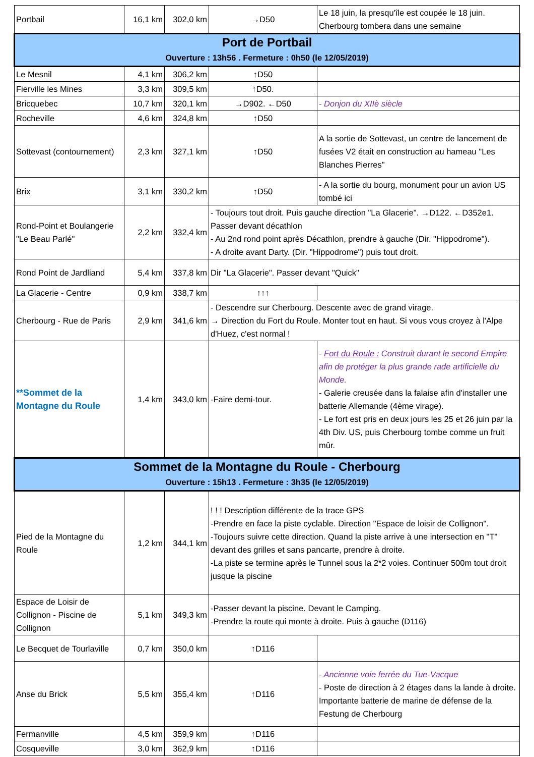| Portbail | 16,1 km | 302,0 km | →D50 | Le 18 juin, la presqu'île est coupée le 18 juin. Cherbourg tombera dans une semaine |
| Port de Portbail Ouverture : 13h56 . Fermeture : 0h50 (le 12/05/2019) | | | | |
| Le Mesnil | 4,1 km | 306,2 km | ↑D50 | |
| Fierville les Mines | 3,3 km | 309,5 km | ↑D50. | |
| Bricquebec | 10,7 km | 320,1 km | →D902. ←D50 | - Donjon du XIIè siècle |
| Rocheville | 4,6 km | 324,8 km | ↑D50 | |
| Sottevast (contournement) | 2,3 km | 327,1 km | ↑D50 | A la sortie de Sottevast, un centre de lancement de fusées V2 était en construction au hameau "Les Blanches Pierres" |
| Brix | 3,1 km | 330,2 km | ↑D50 | - A la sortie du bourg, monument pour un avion US tombé ici |
| Rond-Point et Boulangerie "Le Beau Parlé" | 2,2 km | 332,4 km | - Toujours tout droit. Puis gauche direction "La Glacerie". →D122. ←D352e1. Passer devant décathlon - Au 2nd rond point après Décathlon, prendre à gauche (Dir. "Hippodrome"). - A droite avant Darty. (Dir. "Hippodrome") puis tout droit. | |
| Rond Point de Jardliand | 5,4 km | 337,8 km | Dir "La Glacerie". Passer devant "Quick" | |
| La Glacerie - Centre | 0,9 km | 338,7 km | ↑↑↑ | |
| Cherbourg - Rue de Paris | 2,9 km | 341,6 km | - Descendre sur Cherbourg. Descente avec de grand virage. → Direction du Fort du Roule. Monter tout en haut. Si vous vous croyez à l'Alpe d'Huez, c'est normal ! | |
| **Sommet de la Montagne du Roule | 1,4 km | 343,0 km | -Faire demi-tour. | - Fort du Roule : Construit durant le second Empire afin de protéger la plus grande rade artificielle du Monde. - Galerie creusée dans la falaise afin d'installer une batterie Allemande (4ème virage). - Le fort est pris en deux jours les 25 et 26 juin par la 4th Div. US, puis Cherbourg tombe comme un fruit mûr. |
| Sommet de la Montagne du Roule - Cherbourg Ouverture : 15h13 . Fermeture : 3h35 (le 12/05/2019) | | | | |
| Pied de la Montagne du Roule | 1,2 km | 344,1 km | ! ! ! Description différente de la trace GPS -Prendre en face la piste cyclable. Direction "Espace de loisir de Collignon". -Toujours suivre cette direction. Quand la piste arrive à une intersection en "T" devant des grilles et sans pancarte, prendre à droite. -La piste se termine après le Tunnel sous la 2*2 voies. Continuer 500m tout droit jusque la piscine | |
| Espace de Loisir de Collignon - Piscine de Collignon | 5,1 km | 349,3 km | -Passer devant la piscine. Devant le Camping. -Prendre la route qui monte à droite. Puis à gauche (D116) | |
| Le Becquet de Tourlaville | 0,7 km | 350,0 km | ↑D116 | |
| Anse du Brick | 5,5 km | 355,4 km | ↑D116 | - Ancienne voie ferrée du Tue-Vacque - Poste de direction à 2 étages dans la lande à droite. Importante batterie de marine de défense de la Festung de Cherbourg |
| Fermanville | 4,5 km | 359,9 km | ↑D116 | |
| Cosqueville | 3,0 km | 362,9 km | ↑D116 | |